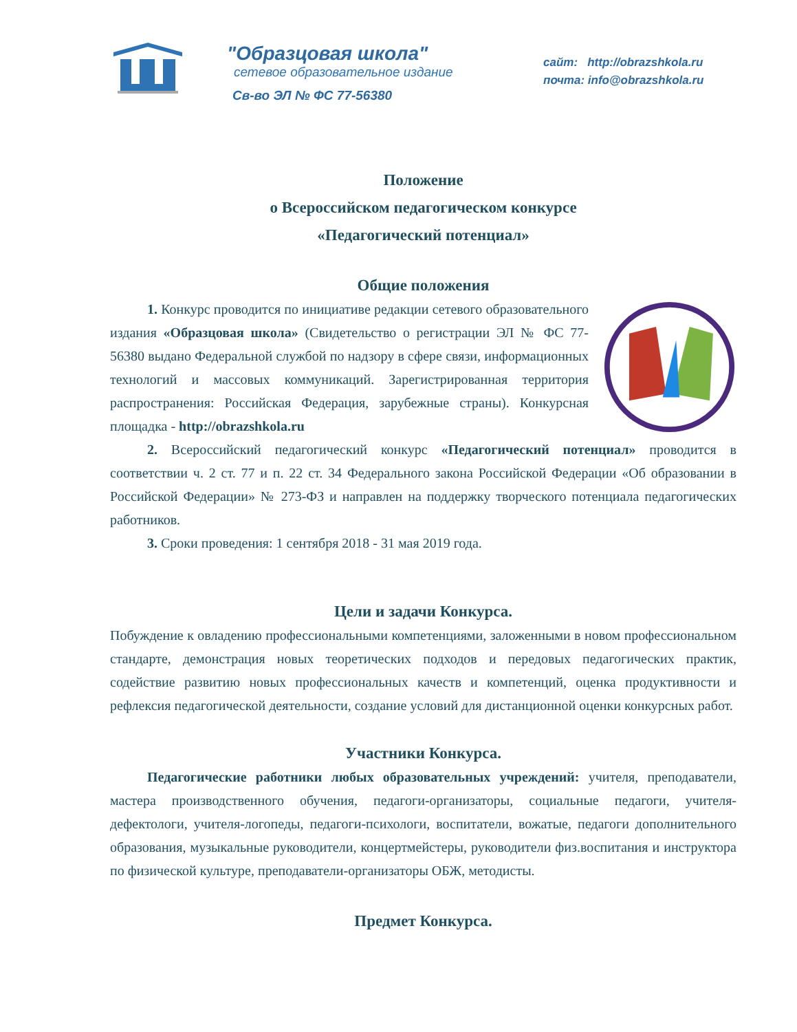"Образцовая школа"
сетевое образовательное издание
Св-во ЭЛ № ФС 77-56380
сайт: http://obrazshkola.ru
почта: info@obrazshkola.ru
Положение
о Всероссийском педагогическом конкурсе
«Педагогический потенциал»
Общие положения
1. Конкурс проводится по инициативе редакции сетевого образовательного издания «Образцовая школа» (Свидетельство о регистрации ЭЛ № ФС 77-56380 выдано Федеральной службой по надзору в сфере связи, информационных технологий и массовых коммуникаций. Зарегистрированная территория распространения: Российская Федерация, зарубежные страны). Конкурсная площадка - http://obrazshkola.ru
2. Всероссийский педагогический конкурс «Педагогический потенциал» проводится в соответствии ч. 2 ст. 77 и п. 22 ст. 34 Федерального закона Российской Федерации «Об образовании в Российской Федерации» № 273-ФЗ и направлен на поддержку творческого потенциала педагогических работников.
3. Сроки проведения: 1 сентября 2018 - 31 мая 2019 года.
Цели и задачи Конкурса.
Побуждение к овладению профессиональными компетенциями, заложенными в новом профессиональном стандарте, демонстрация новых теоретических подходов и передовых педагогических практик, содействие развитию новых профессиональных качеств и компетенций, оценка продуктивности и рефлексия педагогической деятельности, создание условий для дистанционной оценки конкурсных работ.
Участники Конкурса.
Педагогические работники любых образовательных учреждений: учителя, преподаватели, мастера производственного обучения, педагоги-организаторы, социальные педагоги, учителя-дефектологи, учителя-логопеды, педагоги-психологи, воспитатели, вожатые, педагоги дополнительного образования, музыкальные руководители, концертмейстеры, руководители физ.воспитания и инструктора по физической культуре, преподаватели-организаторы ОБЖ, методисты.
Предмет Конкурса.